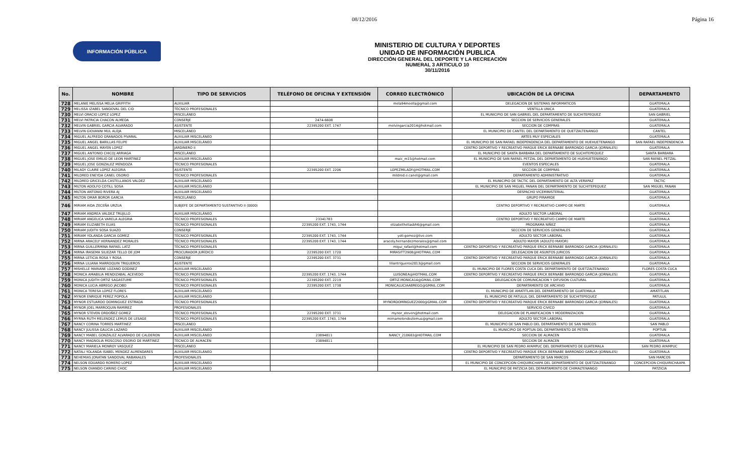08/12/2016 Página 16
INFORMACIÓN PÚBLICA
MINISTERIO DE CULTURA Y DEPORTES
UNIDAD DE INFORMACIÓN PUBLICA
DIRECCIÓN GENERAL DEL DEPORTE Y LA RECREACIÓN
NUMERAL 3 ARTICULO 10
30/11/2016
| No. | NOMBRE | TIPO DE SERVICIOS | TELÉFONO DE OFICINA Y EXTENSIÓN | CORREO ELECTRÓNICO | UBICACIÓN DE LA OFICINA | DEPARTAMENTO |
| --- | --- | --- | --- | --- | --- | --- |
| 728 | MELANIE MELISSA MELIA GRIFFITH | AUXILIAR | | mela94meella@gmail.com | DELEGACION DE SISTEMAS INFORMATICOS | GUATEMALA |
| 729 | MELISSA IZABEL SANDOVAL DEL CID | TÉCNICO PROFESIONALES | | | VENTILLA UNICA | GUATEMALA |
| 730 | MELVI ORACIO LOPEZ LOPEZ | MISCELÁNEO | | | EL MUNICIPIO DE SAN GABRIEL DEL DEPARTAMENTO DE SUCHITEPEQUEZ | SAN GABRIEL |
| 731 | MELVI PATRICIA CHACON ALMEDA | CONSERJE | 2474-6608 | | SECCION DE SERVICIOS GENERALES | GUATEMALA |
| 732 | MELVIN GABRIEL GARCIA ALVARADO | ASISTENTE | 22395200 EXT. 1747 | melvingarcia2014@hotmail.com | SECCION DE COMPRAS | GUATEMALA |
| 733 | MELVIN GIOVANNI MUL ALEJA | MISCELÁNEO | | | EL MUNICIPIO DE CANTEL DEL DEPARTAMENTO DE QUETZALTENANGO | CANTEL |
| 734 | MIGUEL ALFREDO GRANADOS PIVARAL | AUXILIAR MISCELÁNEO | | | ARTES MUY ESPECIALES | GUATEMALA |
| 735 | MIGUEL ANGEL BARILLAS FELIPE | AUXILIAR MISCELÁNEO | | | EL MUNICIPIO DE SAN RAFAEL INDEPENDENCIA DEL DEPARTAMENTO DE HUEHUETENANGO | SAN RAFAEL INDEPENDENCIA |
| 736 | MIGUEL ANGEL MAYEN LOPEZ | JARDINERO II | | | CENTRO DEPORTIVO Y RECREATIVO PARQUE ERICK BERNABE BARRONDO GARCIA (JORNALES) | GUATEMALA |
| 737 | MIGUEL ANTONIO CHICOJ ARRIAGA | MISCELÁNEO | | | EL MUNICIPIO DE SANTA BARBARA DEL DEPARTAMENTO DE SUCHITEPEQUEZ | SANTA BARBARA |
| 738 | MIGUEL JOSE EMILIO DE LEON MARTINEZ | AUXILIAR MISCELÁNEO | | maic_m15@hotmail.com | EL MUNICIPIO DE SAN RAFAEL PETZAL DEL DEPARTAMENTO DE HUEHUETENANGO | SAN RAFAEL PETZAL |
| 739 | MIGUEL JOSE GONZALEZ MENDOZA | TÉCNICO PROFESIONALES | | | EVENTOS ESPECIALES | GUATEMALA |
| 740 | MILADY CLAIRE LOPEZ ALEGRIA | ASISTENTE | 22395200 EXT. 2206 | LOPEZMILADY@HOTMAIL.COM | SECCION DE COMPRAS | GUATEMALA |
| 741 | MILDRED ENEYDA CANEL OSORIO | TÉCNICO PROFESIONALES | | mildred.e.canel@gmail.com | DEPARTAMENTO ADMINISTRATIVO | GUATEMALA |
| 742 | MILDRED GRICELDA CASTELLANOS VALDEZ | AUXILIAR MISCELÁNEO | | | EL MUNICIPIO DE TACTIC DEL DEPARTAMENTO DE ALTA VERAPAZ | TACTIC |
| 743 | MILTON ADOLFO COTILL SOSA | AUXILIAR MISCELÁNEO | | | EL MUNICIPIO DE SAN MIGUEL PANAN DEL DEPARTAMENTO DE SUCHITEPEQUEZ | SAN MIGUEL PANAN |
| 744 | MILTON ANTONIO RIVERA AJ | AUXILIAR MISCELÁNEO | | | DESPACHO VICEMINISTERIAL | GUATEMALA |
| 745 | MILTON OMAR BOROR GARCIA | MISCELÁNEO | | | GRUPO PIRAMIDE | GUATEMALA |
| 746 | MIRIAM AIDA ZECEÑA URZUA | SUBJEFE DE DEPARTAMENTO SUSTANTIVO II (0000) | | | CENTRO DEPORTIVO Y RECREATIVO CAMPO DE MARTE | GUATEMALA |
| 747 | MIRIAM ANDREA VALDEZ TRUJILLO | AUXILIAR MISCELÁNEO | | | ADULTO SECTOR LABORAL | GUATEMALA |
| 748 | MIRIAM ANGELICA VARELA ALEGRIA | TÉCNICO PROFESIONALES | 23341783 | | CENTRO DEPORTIVO Y RECREATIVO CAMPO DE MARTE | GUATEMALA |
| 749 | MIRIAM ELIZABETH ELIAS | TÉCNICO PROFESIONALES | 22395200 EXT. 1743, 1744 | elizabetheliasbh6@gmail.com | PROGRAMA NIÑEZ | GUATEMALA |
| 750 | MIRIAM JUDITH SOSA SUAZO | CONSERJE | | | SECCION DE SERVICIOS GENERALES | GUATEMALA |
| 751 | MIRIAM YOLANDA GARCIA GOMEZ | TÉCNICO PROFESIONALES | 22395200 EXT. 1743, 1744 | yoli-gomez@live.com | ADULTO SECTOR LABORAL | GUATEMALA |
| 752 | MIRNA ARACELY HERNANDEZ MORALES | TÉCNICO PROFESIONALES | 22395200 EXT. 1743, 1744 | aracely.hernandezmorales@gmail.com | ADULTO MAYOR (ADULTO MAYOR) | GUATEMALA |
| 753 | MIRNA GUILLERMINA RAFAEL LATZ | TÉCNICO PROFESIONALES | | migui_rafael@hotmail.com | CENTRO DEPORTIVO Y RECREATIVO PARQUE ERICK BERNABE BARRONDO GARCIA (JORNALES) | GUATEMALA |
| 754 | MIRNA IRASEMA SILIEZAR TELLO DE JOM | PROCURADOR JURÍDICO | 22395200 EXT. 1720 | MIRASITT2908@HOTMAIL.COM | DELEGACION DE ASUNTOS JURICOS | GUATEMALA |
| 755 | MIRNA LETICIA ROSA Y ROSA | CONSERJE | 22395200 EXT. 3731 | | CENTRO DEPORTIVO Y RECREATIVO PARQUE ERICK BERNABE BARRONDO GARCIA (JORNALES) | GUATEMALA |
| 756 | MIRNA LILIANA MARROQUIN TRIGUEROS | ASISTENTE | | liliantrigueros2013@gmail.com | SECCION DE SERVICIOS GENERALES | GUATEMALA |
| 757 | MISHELLE MARIANE LOZANO GODINEZ | AUXILIAR MISCELÁNEO | | | EL MUNICIPIO DE FLORES COSTA CUCA DEL DEPARTAMENTO DE QUETZALTENANGO | FLORES COSTA CUCA |
| 758 | MONICA AMABILIA MENDIZABAL ACEVEDO | TÉCNICO PROFESIONALES | 22395200 EXT. 1743, 1744 | LUISONEA@HOTMAIL.COM | CENTRO DEPORTIVO Y RECREATIVO PARQUE ERICK BERNABE BARRONDO GARCIA (JORNALES) | GUATEMALA |
| 759 | MONICA JUDITH ORTIZ SAGASTUME | TÉCNICO PROFESIONALES | 22395200 EXT. 2219 | ORTIZ.MONICA14@GMAIL.COM | DELEGACION DE COMUNICACION Y DIFUSION CULTURAL | GUATEMALA |
| 760 | MONICA LUCIA ABREGO JACOBO | TÉCNICO PROFESIONALES | 22395200 EXT. 1738 | MONICALUCIAABREGO@GMAIL.COM | DEPARTAMENTO DE ARCHIVO | GUATEMALA |
| 761 | MONICA TERESA LOPEZ FLORES | AUXILIAR MISCELÁNEO | | | EL MUNICIPIO DE AMATITLAN DEL DEPARTAMENTO DE GUATEMALA | AMATITLAN |
| 762 | MYNOR ENRIQUE PEREZ POPOLA | AUXILIAR MISCELÁNEO | | | EL MUNICIPIO DE PATULUL DEL DEPARTAMENTO DE SUCHITEPEQUEZ | PATULUL |
| 763 | MYNOR ESTUARDO DOMINGUEZ ESTRADA | TÉCNICO PROFESIONALES | | MYNORDOMINGUEZ2000@GMAIL.COM | CENTRO DEPORTIVO Y RECREATIVO PARQUE ERICK BERNABE BARRONDO GARCIA (JORNALES) | GUATEMALA |
| 764 | MYNOR JOEL MARROQUIN RAMIREZ | PROFESIONALES | | | SERVICIO CIVICO | GUATEMALA |
| 765 | MYNOR STEVEN ORDOÑEZ GOMEZ | TÉCNICO PROFESIONALES | 22395200 EXT. 3731 | mynor_steven@hotmail.com | DELEGACION DE PLANIFICACION Y MODERNIZACION | GUATEMALA |
| 766 | MYRNA RUTH MELENDEZ LEMUS DE LESAGE | TÉCNICO PROFESIONALES | 22395200 EXT. 1743, 1744 | mirnamelendezlemus@gmail.com | ADULTO SECTOR LABORAL | GUATEMALA |
| 767 | NANCY CORINA TORRES MARTINEZ | MISCELÁNEO | | | EL MUNICIPIO DE SAN PABLO DEL DEPARTAMENTO DE SAN MARCOS | SAN PABLO |
| 768 | NANCY JULISSA GALICIA LAZARO | AUXILIAR MISCELÁNEO | | | EL MUNICIPIO DE POPTUN DEL DEPARTAMENTO DE PETEN | POPTUN |
| 769 | NANCY MABEL GONZALEZ ALVARADO DE CALDERON | AUXILIAR MISCELÁNEO | 23894811 | NANCY_210683@HOTMAIL.COM | SECCION DE ALMACEN | GUATEMALA |
| 770 | NANCY MAGNOLIA MOSCOSO OSORIO DE MARTINEZ | TÉCNICO DE ALMACÉN | 23894811 | | SECCION DE ALMACEN | GUATEMALA |
| 771 | NANCY MARIELA MONROY VASQUEZ | MISCELÁNEO | | | EL MUNICIPIO DE SAN PEDRO AYAMPUC DEL DEPARTAMENTO DE GUATEMALA | SAN PEDRO AYAMPUC |
| 772 | NATALI YOLANDA ISABEL MENDEZ ALMENDARES | AUXILIAR MISCELÁNEO | | | CENTRO DEPORTIVO Y RECREATIVO PARQUE ERICK BERNABE BARRONDO GARCIA (JORNALES) | GUATEMALA |
| 773 | NEHEMIAS JONATAN SANDOVAL RABANALES | PROFESIONALES | | | DEPARTAMENTO DE SAN MARCOS | SAN MARCOS |
| 774 | NELSON EDUARDO ROMERO LOPEZ | AUXILIAR MISCELÁNEO | | | EL MUNICIPIO DE CONCEPCION CHIQUIRICHAPA DEL DEPARTAMENTO DE QUETZALTENANGO | CONCEPCION CHIQUIRICHAAPA |
| 775 | NELSON OVANDO CARINO CHOC | AUXILIAR MISCELÁNEO | | | EL MUNICIPIO DE PATZICIA DEL DEPARTAMENTO DE CHIMALTENANGO | PATZICIA |